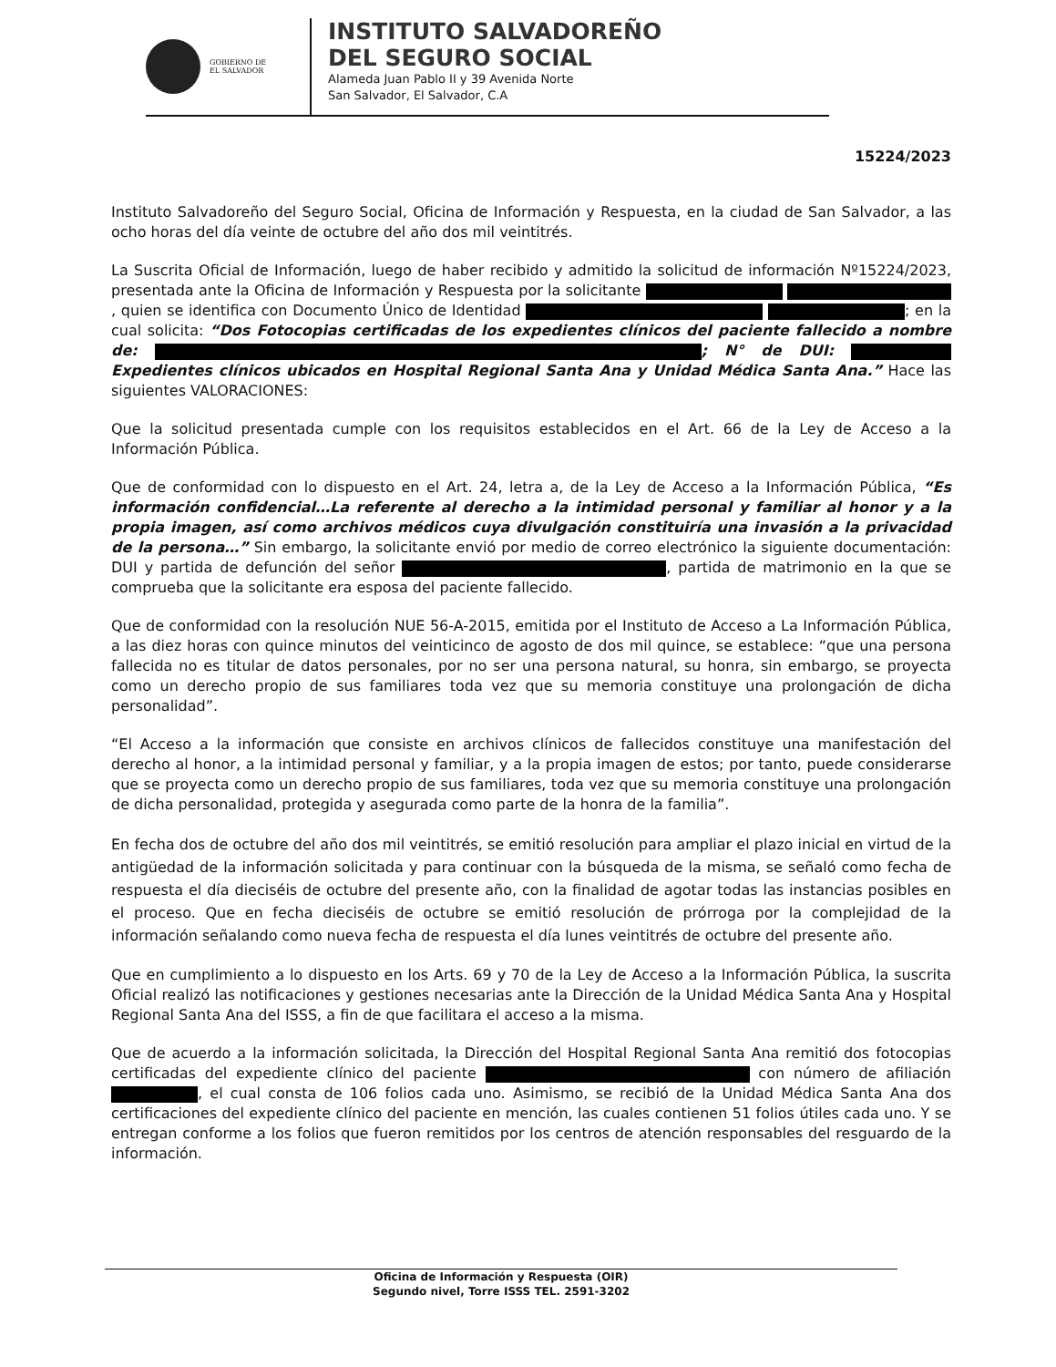GOBIERNO DE
EL SALVADOR
INSTITUTO SALVADOREÑO
DEL SEGURO SOCIAL
Alameda Juan Pablo II y 39 Avenida Norte
San Salvador, El Salvador, C.A
15224/2023
Instituto Salvadoreño del Seguro Social, Oficina de Información y Respuesta, en la ciudad de San Salvador, a las ocho horas del día veinte de octubre del año dos mil veintitrés.
La Suscrita Oficial de Información, luego de haber recibido y admitido la solicitud de información Nº15224/2023, presentada ante la Oficina de Información y Respuesta por la solicitante , quien se identifica con Documento Único de Identidad ; en la cual solicita: “Dos Fotocopias certificadas de los expedientes clínicos del paciente fallecido a nombre de: ; N° de DUI: Expedientes clínicos ubicados en Hospital Regional Santa Ana y Unidad Médica Santa Ana.” Hace las siguientes VALORACIONES:
Que la solicitud presentada cumple con los requisitos establecidos en el Art. 66 de la Ley de Acceso a la Información Pública.
Que de conformidad con lo dispuesto en el Art. 24, letra a, de la Ley de Acceso a la Información Pública, “Es información confidencial…La referente al derecho a la intimidad personal y familiar al honor y a la propia imagen, así como archivos médicos cuya divulgación constituiría una invasión a la privacidad de la persona…” Sin embargo, la solicitante envió por medio de correo electrónico la siguiente documentación: DUI y partida de defunción del señor , partida de matrimonio en la que se comprueba que la solicitante era esposa del paciente fallecido.
Que de conformidad con la resolución NUE 56-A-2015, emitida por el Instituto de Acceso a La Información Pública, a las diez horas con quince minutos del veinticinco de agosto de dos mil quince, se establece: “que una persona fallecida no es titular de datos personales, por no ser una persona natural, su honra, sin embargo, se proyecta como un derecho propio de sus familiares toda vez que su memoria constituye una prolongación de dicha personalidad”.
“El Acceso a la información que consiste en archivos clínicos de fallecidos constituye una manifestación del derecho al honor, a la intimidad personal y familiar, y a la propia imagen de estos; por tanto, puede considerarse que se proyecta como un derecho propio de sus familiares, toda vez que su memoria constituye una prolongación de dicha personalidad, protegida y asegurada como parte de la honra de la familia”.
En fecha dos de octubre del año dos mil veintitrés, se emitió resolución para ampliar el plazo inicial en virtud de la antigüedad de la información solicitada y para continuar con la búsqueda de la misma, se señaló como fecha de respuesta el día dieciséis de octubre del presente año, con la finalidad de agotar todas las instancias posibles en el proceso. Que en fecha dieciséis de octubre se emitió resolución de prórroga por la complejidad de la información señalando como nueva fecha de respuesta el día lunes veintitrés de octubre del presente año.
Que en cumplimiento a lo dispuesto en los Arts. 69 y 70 de la Ley de Acceso a la Información Pública, la suscrita Oficial realizó las notificaciones y gestiones necesarias ante la Dirección de la Unidad Médica Santa Ana y Hospital Regional Santa Ana del ISSS, a fin de que facilitara el acceso a la misma.
Que de acuerdo a la información solicitada, la Dirección del Hospital Regional Santa Ana remitió dos fotocopias certificadas del expediente clínico del paciente con número de afiliación , el cual consta de 106 folios cada uno. Asimismo, se recibió de la Unidad Médica Santa Ana dos certificaciones del expediente clínico del paciente en mención, las cuales contienen 51 folios útiles cada uno. Y se entregan conforme a los folios que fueron remitidos por los centros de atención responsables del resguardo de la información.
Oficina de Información y Respuesta (OIR)
Segundo nivel, Torre ISSS TEL. 2591-3202